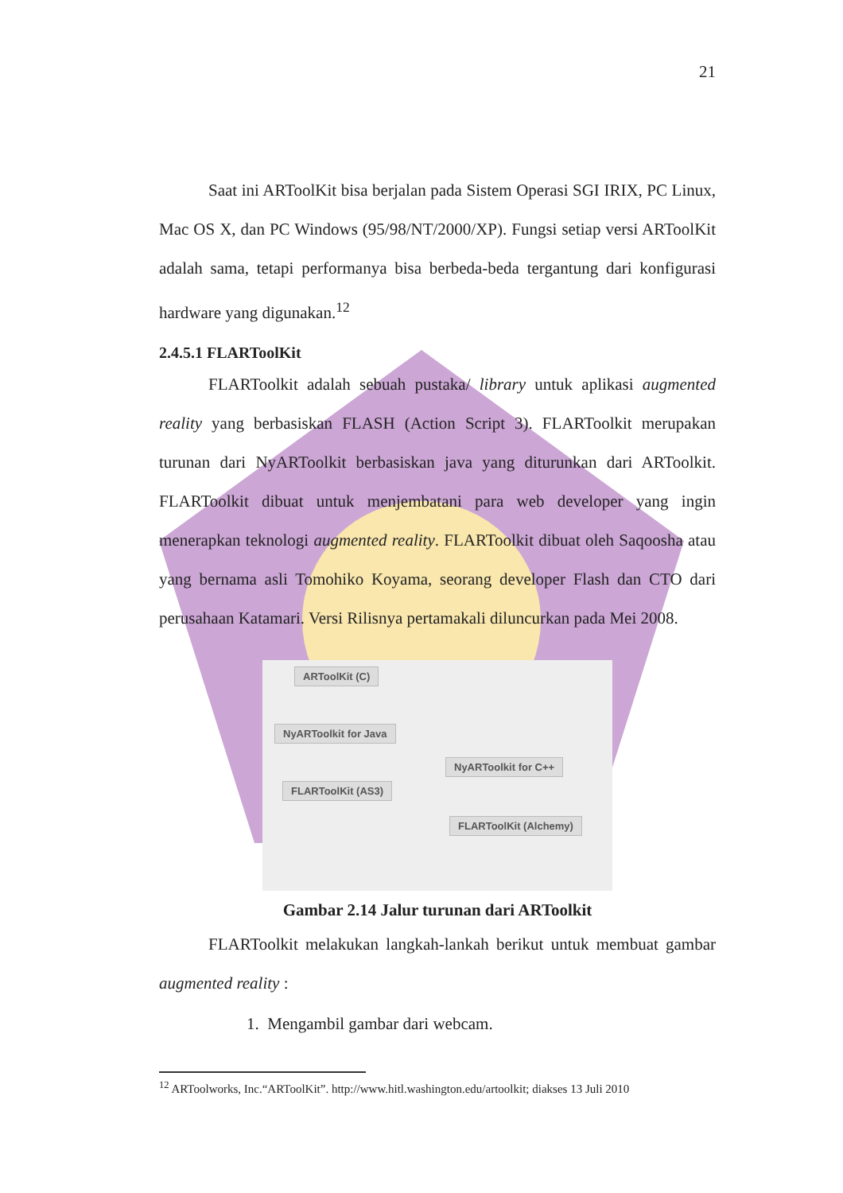21
Saat ini ARToolKit bisa berjalan pada Sistem Operasi SGI IRIX, PC Linux, Mac OS X, dan PC Windows (95/98/NT/2000/XP). Fungsi setiap versi ARToolKit adalah sama, tetapi performanya bisa berbeda-beda tergantung dari konfigurasi hardware yang digunakan.<sup>12</sup>
2.4.5.1 FLARToolKit
FLARToolkit adalah sebuah pustaka/ library untuk aplikasi augmented reality yang berbasiskan FLASH (Action Script 3). FLARToolkit merupakan turunan dari NyARToolkit berbasiskan java yang diturunkan dari ARToolkit. FLARToolkit dibuat untuk menjembatani para web developer yang ingin menerapkan teknologi augmented reality. FLARToolkit dibuat oleh Saqoosha atau yang bernama asli Tomohiko Koyama, seorang developer Flash dan CTO dari perusahaan Katamari. Versi Rilisnya pertamakali diluncurkan pada Mei 2008.
ARToolKit (C)
NyARToolkit for Java
NyARToolkit for C++
FLARToolKit (AS3)
FLARToolKit (Alchemy)
Gambar 2.14 Jalur turunan dari ARToolkit
FLARToolkit melakukan langkah-lankah berikut untuk membuat gambar augmented reality :
1. Mengambil gambar dari webcam.
<sup>12</sup> ARToolworks, Inc.“ARToolKit”. http://www.hitl.washington.edu/artoolkit; diakses 13 Juli 2010